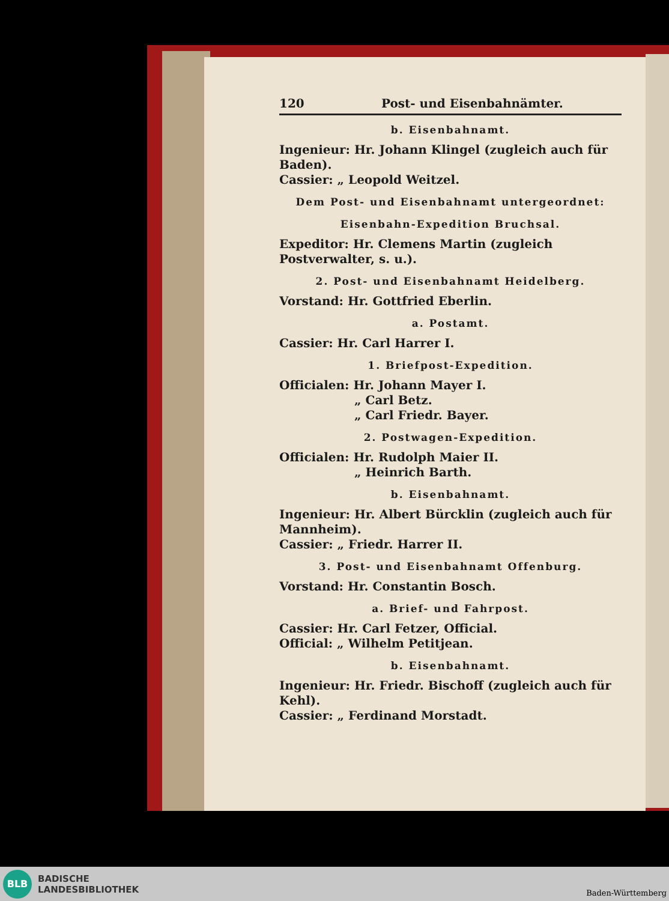120 Post- und Eisenbahnämter.
b. Eisenbahnamt.
Ingenieur: Hr. Johann Klingel (zugleich auch für Baden).
Cassier: „ Leopold Weitzel.
Dem Post- und Eisenbahnamt untergeordnet:
Eisenbahn-Expedition Bruchsal.
Expeditor: Hr. Clemens Martin (zugleich Postverwalter, s. u.).
2. Post- und Eisenbahnamt Heidelberg.
Vorstand: Hr. Gottfried Eberlin.
a. Postamt.
Cassier: Hr. Carl Harrer I.
1. Briefpost-Expedition.
Officialen: Hr. Johann Mayer I.
„ Carl Betz.
„ Carl Friedr. Bayer.
2. Postwagen-Expedition.
Officialen: Hr. Rudolph Maier II.
„ Heinrich Barth.
b. Eisenbahnamt.
Ingenieur: Hr. Albert Bürcklin (zugleich auch für Mannheim).
Cassier: „ Friedr. Harrer II.
3. Post- und Eisenbahnamt Offenburg.
Vorstand: Hr. Constantin Bosch.
a. Brief- und Fahrpost.
Cassier: Hr. Carl Fetzer, Official.
Official: „ Wilhelm Petitjean.
b. Eisenbahnamt.
Ingenieur: Hr. Friedr. Bischoff (zugleich auch für Kehl).
Cassier: „ Ferdinand Morstadt.
BLB
BADISCHE
LANDESBIBLIOTHEK
Baden-Württemberg